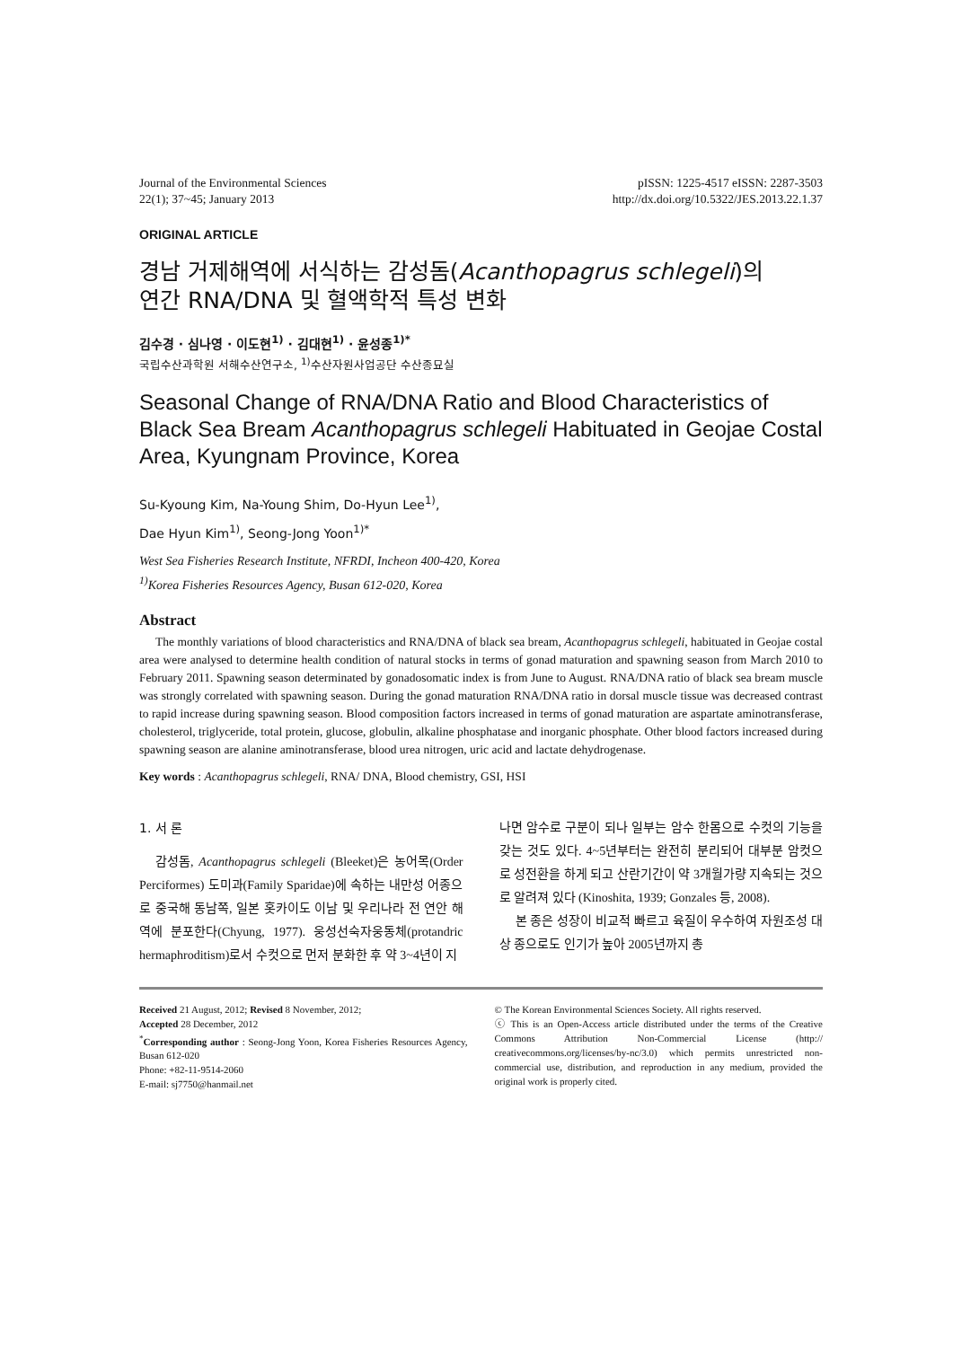Journal of the Environmental Sciences
22(1); 37~45; January 2013
pISSN: 1225-4517 eISSN: 2287-3503
http://dx.doi.org/10.5322/JES.2013.22.1.37
ORIGINAL ARTICLE
경남 거제해역에 서식하는 감성돔(Acanthopagrus schlegeli)의
연간 RNA/DNA 및 혈액학적 특성 변화
김수경 · 심나영 · 이도현<sup>1)</sup> · 김대현<sup>1)</sup> · 윤성종<sup>1)*</sup>
국립수산과학원 서해수산연구소, <sup>1)</sup>수산자원사업공단 수산종묘실
Seasonal Change of RNA/DNA Ratio and Blood Characteristics of Black Sea Bream Acanthopagrus schlegeli Habituated in Geojae Costal Area, Kyungnam Province, Korea
Su-Kyoung Kim, Na-Young Shim, Do-Hyun Lee<sup>1)</sup>,
Dae Hyun Kim<sup>1)</sup>, Seong-Jong Yoon<sup>1)*</sup>
West Sea Fisheries Research Institute, NFRDI, Incheon 400-420, Korea
<sup>1)</sup> Korea Fisheries Resources Agency, Busan 612-020, Korea
Abstract
The monthly variations of blood characteristics and RNA/DNA of black sea bream, Acanthopagrus schlegeli, habituated in Geojae costal area were analysed to determine health condition of natural stocks in terms of gonad maturation and spawning season from March 2010 to February 2011. Spawning season determinated by gonadosomatic index is from June to August. RNA/DNA ratio of black sea bream muscle was strongly correlated with spawning season. During the gonad maturation RNA/DNA ratio in dorsal muscle tissue was decreased contrast to rapid increase during spawning season. Blood composition factors increased in terms of gonad maturation are aspartate aminotransferase, cholesterol, triglyceride, total protein, glucose, globulin, alkaline phosphatase and inorganic phosphate. Other blood factors increased during spawning season are alanine aminotransferase, blood urea nitrogen, uric acid and lactate dehydrogenase.
Key words : Acanthopagrus schlegeli, RNA/ DNA, Blood chemistry, GSI, HSI
1. 서 론
감성돔, Acanthopagrus schlegeli (Bleeket)은 농어목(Order Perciformes) 도미과(Family Sparidae)에 속하는 내만성 어종으로 중국해 동남쪽, 일본 홋카이도 이남 및 우리나라 전 연안 해역에 분포한다(Chyung, 1977). 웅성선숙자웅동체(protandric hermaphroditism)로서 수컷으로 먼저 분화한 후 약 3~4년이 지
나면 암수로 구분이 되나 일부는 암수 한몸으로 수컷의 기능을 갖는 것도 있다. 4~5년부터는 완전히 분리되어 대부분 암컷으로 성전환을 하게 되고 산란기간이 약 3개월가량 지속되는 것으로 알려져 있다 (Kinoshita, 1939; Gonzales 등, 2008).
본 종은 성장이 비교적 빠르고 육질이 우수하여 자원조성 대상 종으로도 인기가 높아 2005년까지 총
Received 21 August, 2012; Revised 8 November, 2012;
Accepted 28 December, 2012
<sup>*</sup> Corresponding author : Seong-Jong Yoon, Korea Fisheries Resources Agency, Busan 612-020
Phone: +82-11-9514-2060
E-mail: sj7750@hanmail.net
© The Korean Environmental Sciences Society. All rights reserved.
ⓒ This is an Open-Access article distributed under the terms of the Creative Commons Attribution Non-Commercial License (http:// creativecommons.org/licenses/by-nc/3.0) which permits unrestricted non-commercial use, distribution, and reproduction in any medium, provided the original work is properly cited.